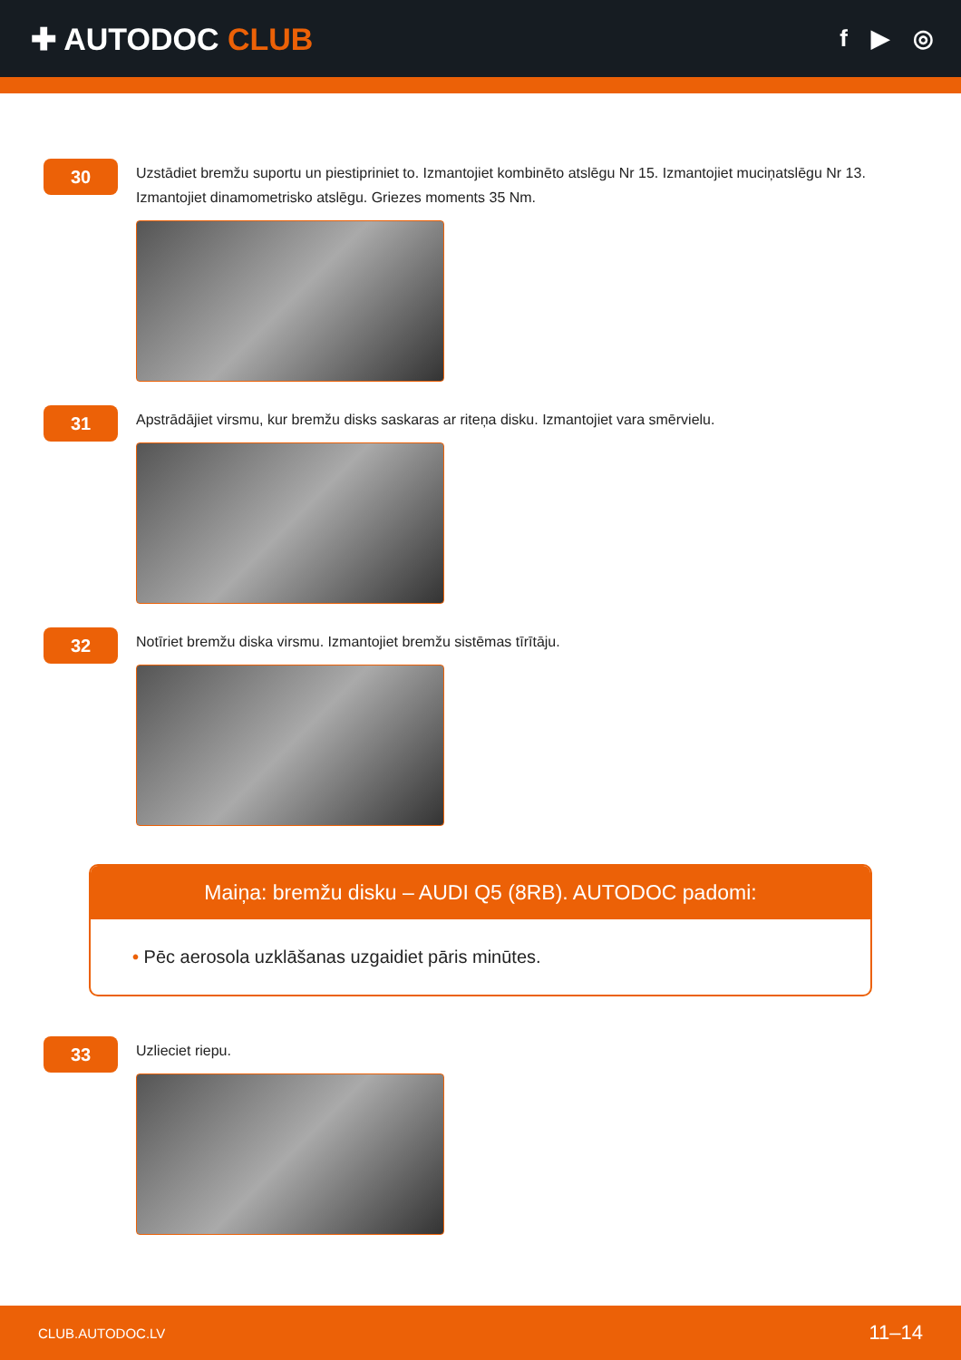✚ AUTODOC CLUB
f ▶ ◎
30
Uzstādiet bremžu suportu un piestipriniet to. Izmantojiet kombinēto atslēgu Nr 15. Izmantojiet muciņatslēgu Nr 13. Izmantojiet dinamometrisko atslēgu. Griezes moments 35 Nm.
31
Apstrādājiet virsmu, kur bremžu disks saskaras ar riteņa disku. Izmantojiet vara smērvielu.
32
Notīriet bremžu diska virsmu. Izmantojiet bremžu sistēmas tīrītāju.
Maiņa: bremžu disku – AUDI Q5 (8RB). AUTODOC padomi:
• Pēc aerosola uzklāšanas uzgaidiet pāris minūtes.
33
Uzlieciet riepu.
CLUB.AUTODOC.LV 11–14